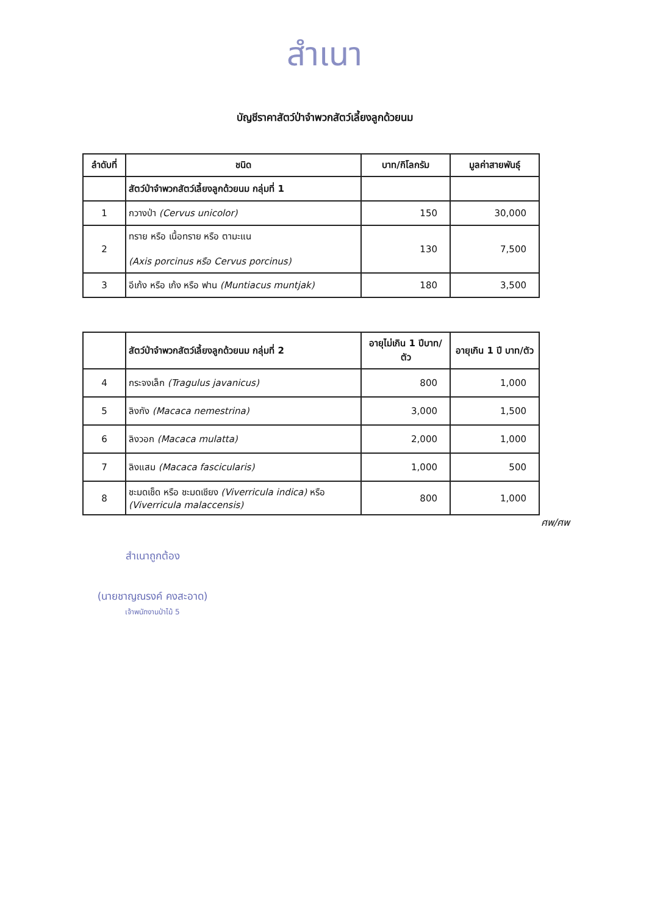สำเนา
บัญชีราคาสัตว์ป่าจำพวกสัตว์เลี้ยงลูกด้วยนม
| ลำดับที่ | ชนิด | บาท/กิโลกรัม | มูลค่าสายพันธุ์ |
| --- | --- | --- | --- |
| | สัตว์ป่าจำพวกสัตว์เลี้ยงลูกด้วยนม กลุ่มที่ 1 | | |
| 1 | กวางป่า (Cervus unicolor) | 150 | 30,000 |
| 2 | ทราย หรือ เนื้อทราย หรือ ตามะแน (Axis porcinus หรือ Cervus porcinus) | 130 | 7,500 |
| 3 | อีเก้ง หรือ เก้ง หรือ ฟาน (Muntiacus muntjak) | 180 | 3,500 |
| | สัตว์ป่าจำพวกสัตว์เลี้ยงลูกด้วยนม กลุ่มที่ 2 | อายุไม่เกิน 1 ปีบาท/ตัว | อายุเกิน 1 ปี บาท/ตัว |
| --- | --- | --- | --- |
| 4 | กระจงเล็ก (Tragulus javanicus) | 800 | 1,000 |
| 5 | ลิงกัง (Macaca nemestrina) | 3,000 | 1,500 |
| 6 | ลิงวอก (Macaca mulatta) | 2,000 | 1,000 |
| 7 | ลิงแสม (Macaca fascicularis) | 1,000 | 500 |
| 8 | ชะมดเช็ด หรือ ชะมดเชียง (Viverricula indica) หรือ (Viverricula malaccensis) | 800 | 1,000 |
ศพ/ศพ
สำเนาถูกต้อง
(นายชาญณรงค์ คงสะอาด)
เจ้าพนักงานป่าไม้ 5